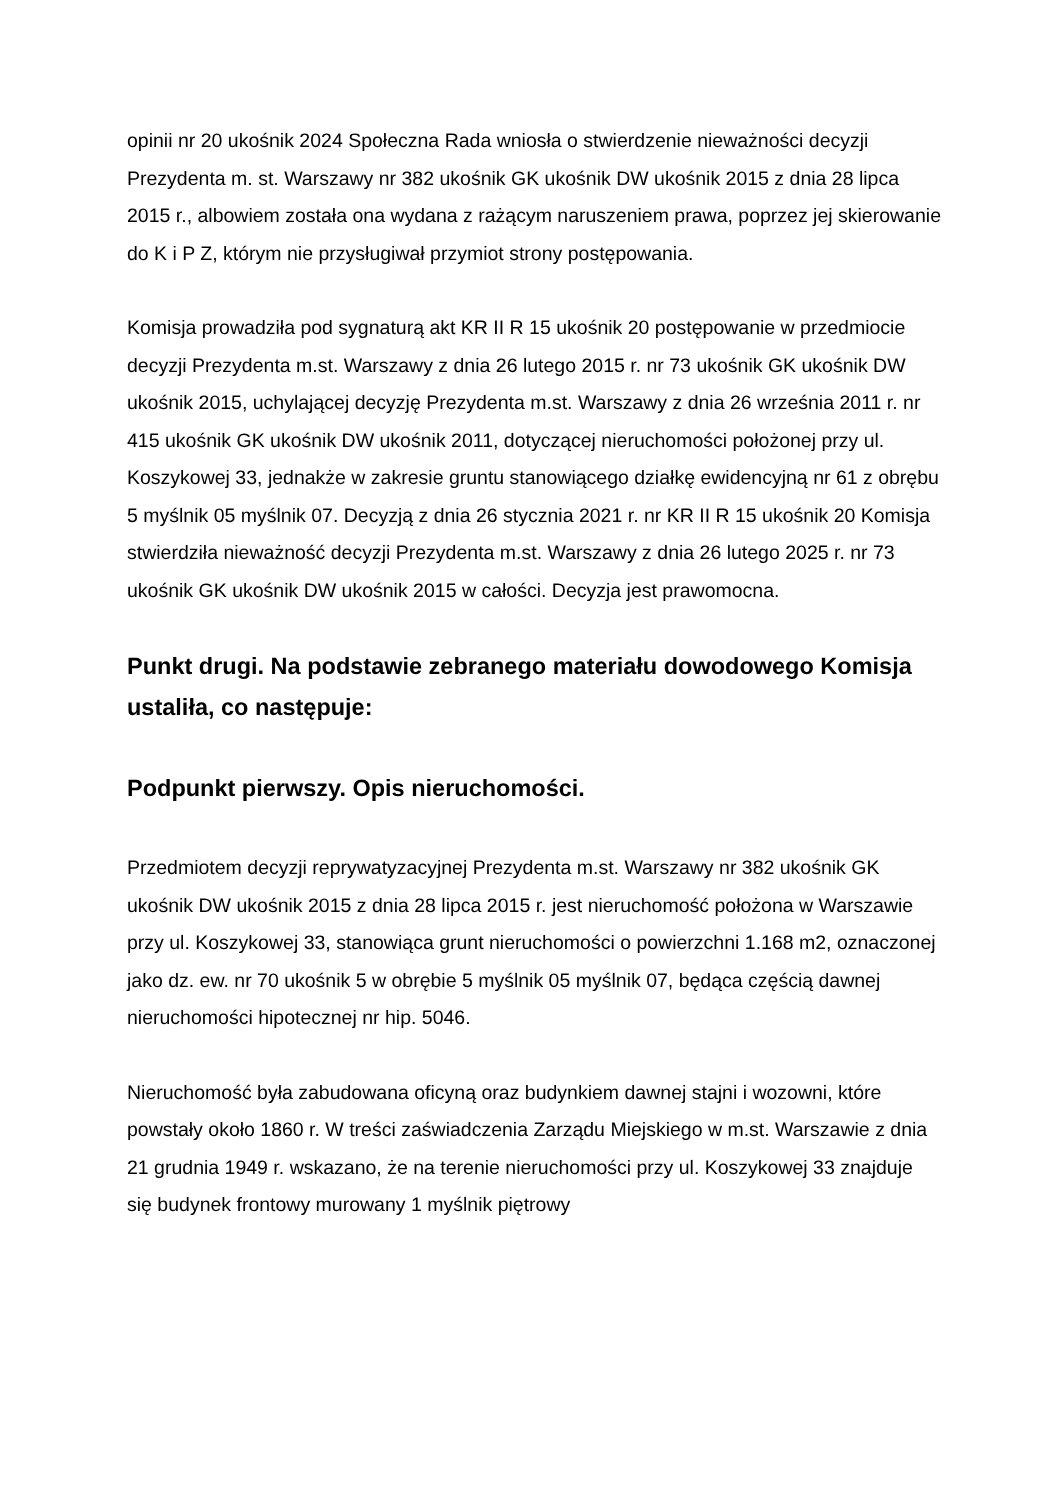opinii nr 20 ukośnik 2024 Społeczna Rada wniosła o stwierdzenie nieważności decyzji Prezydenta m. st. Warszawy nr 382 ukośnik GK ukośnik DW ukośnik 2015 z dnia 28 lipca 2015 r., albowiem została ona wydana z rażącym naruszeniem prawa, poprzez jej skierowanie do K i P Z, którym nie przysługiwał przymiot strony postępowania.
Komisja prowadziła pod sygnaturą akt KR II R 15 ukośnik 20 postępowanie w przedmiocie decyzji Prezydenta m.st. Warszawy z dnia 26 lutego 2015 r. nr 73 ukośnik GK ukośnik DW ukośnik 2015, uchylającej decyzję Prezydenta m.st. Warszawy z dnia 26 września 2011 r. nr 415 ukośnik GK ukośnik DW ukośnik 2011, dotyczącej nieruchomości położonej przy ul. Koszykowej 33, jednakże w zakresie gruntu stanowiącego działkę ewidencyjną nr 61 z obrębu 5 myślnik 05 myślnik 07. Decyzją z dnia 26 stycznia 2021 r. nr KR II R 15 ukośnik 20 Komisja stwierdziła nieważność decyzji Prezydenta m.st. Warszawy z dnia 26 lutego 2025 r. nr 73 ukośnik GK ukośnik DW ukośnik 2015 w całości. Decyzja jest prawomocna.
Punkt drugi. Na podstawie zebranego materiału dowodowego Komisja ustaliła, co następuje:
Podpunkt pierwszy. Opis nieruchomości.
Przedmiotem decyzji reprywatyzacyjnej Prezydenta m.st. Warszawy nr 382 ukośnik GK ukośnik DW ukośnik 2015 z dnia 28 lipca 2015 r. jest nieruchomość położona w Warszawie przy ul. Koszykowej 33, stanowiąca grunt nieruchomości o powierzchni 1.168 m2, oznaczonej jako dz. ew. nr 70 ukośnik 5 w obrębie 5 myślnik 05 myślnik 07, będąca częścią dawnej nieruchomości hipotecznej nr hip. 5046.
Nieruchomość była zabudowana oficyną oraz budynkiem dawnej stajni i wozowni, które powstały około 1860 r. W treści zaświadczenia Zarządu Miejskiego w m.st. Warszawie z dnia 21 grudnia 1949 r. wskazano, że na terenie nieruchomości przy ul. Koszykowej 33 znajduje się budynek frontowy murowany 1 myślnik piętrowy